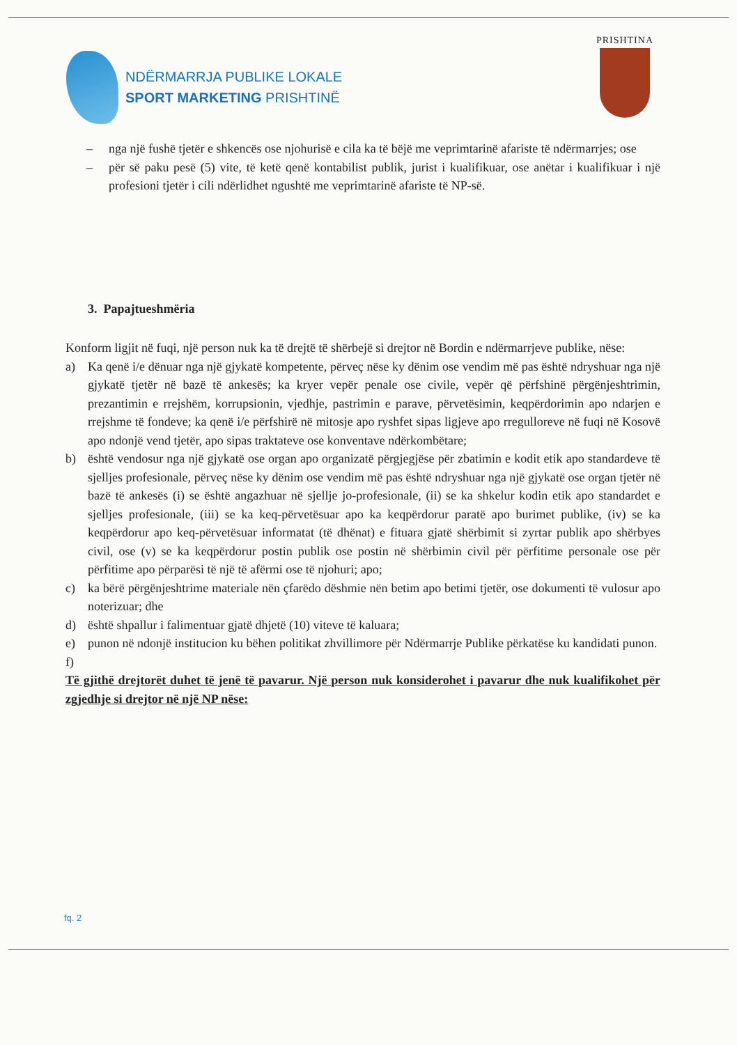NDËRMARRJA PUBLIKE LOKALE
SPORT MARKETING PRISHTINË
PRISHTINA
– nga një fushë tjetër e shkencës ose njohurisë e cila ka të bëjë me veprimtarinë afariste të ndërmarrjes; ose
– për së paku pesë (5) vite, të ketë qenë kontabilist publik, jurist i kualifikuar, ose anëtar i kualifikuar i një profesioni tjetër i cili ndërlidhet ngushtë me veprimtarinë afariste të NP-së.
3. Papajtueshmëria
Konform ligjit në fuqi, një person nuk ka të drejtë të shërbejë si drejtor në Bordin e ndërmarrjeve publike, nëse:
a) Ka qenë i/e dënuar nga një gjykatë kompetente, përveç nëse ky dënim ose vendim më pas është ndryshuar nga një gjykatë tjetër në bazë të ankesës; ka kryer vepër penale ose civile, vepër që përfshinë përgënjeshtrimin, prezantimin e rrejshëm, korrupsionin, vjedhje, pastrimin e parave, përvetësimin, keqpërdorimin apo ndarjen e rrejshme të fondeve; ka qenë i/e përfshirë në mitosje apo ryshfet sipas ligjeve apo rregulloreve në fuqi në Kosovë apo ndonjë vend tjetër, apo sipas traktateve ose konventave ndërkombëtare;
b) është vendosur nga një gjykatë ose organ apo organizatë përgjegjëse për zbatimin e kodit etik apo standardeve të sjelljes profesionale, përveç nëse ky dënim ose vendim më pas është ndryshuar nga një gjykatë ose organ tjetër në bazë të ankesës (i) se është angazhuar në sjellje jo-profesionale, (ii) se ka shkelur kodin etik apo standardet e sjelljes profesionale, (iii) se ka keq-përvetësuar apo ka keqpërdorur paratë apo burimet publike, (iv) se ka keqpërdorur apo keq-përvetësuar informatat (të dhënat) e fituara gjatë shërbimit si zyrtar publik apo shërbyes civil, ose (v) se ka keqpërdorur postin publik ose postin në shërbimin civil për përfitime personale ose për përfitime apo përparësi të një të afërmi ose të njohuri; apo;
c) ka bërë përgënjeshtrime materiale nën çfarëdo dëshmie nën betim apo betimi tjetër, ose dokumenti të vulosur apo noterizuar; dhe
d) është shpallur i falimentuar gjatë dhjetë (10) viteve të kaluara;
e) punon në ndonjë institucion ku bëhen politikat zhvillimore për Ndërmarrje Publike përkatëse ku kandidati punon.
f)
Të gjithë drejtorët duhet të jenë të pavarur. Një person nuk konsiderohet i pavarur dhe nuk kualifikohet për zgjedhje si drejtor në një NP nëse:
fq. 2